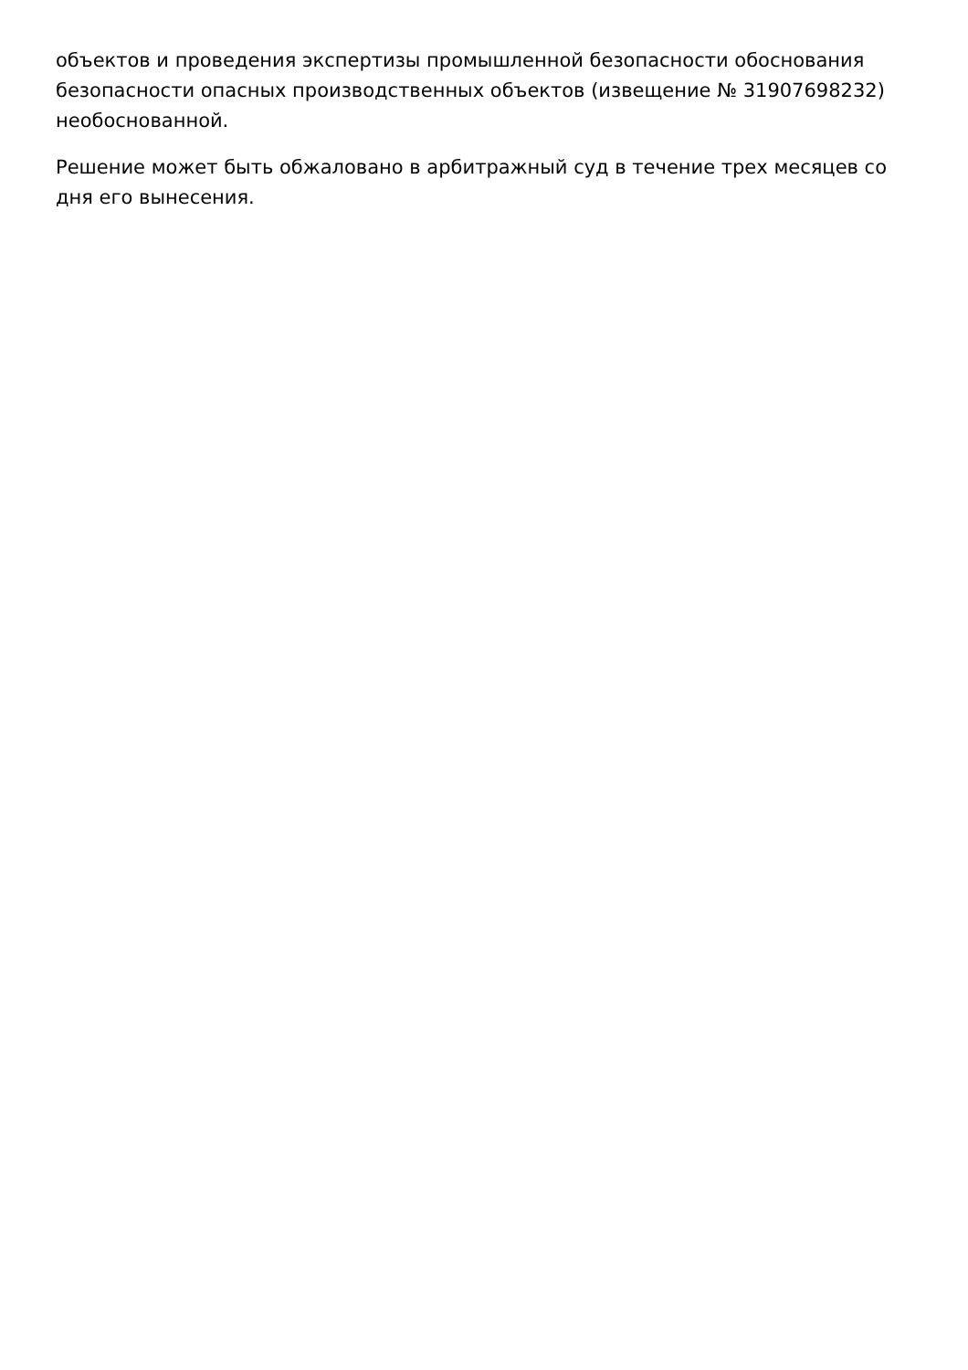объектов и проведения экспертизы промышленной безопасности обоснования безопасности опасных производственных объектов (извещение № 31907698232) необоснованной.
Решение может быть обжаловано в арбитражный суд в течение трех месяцев со дня его вынесения.